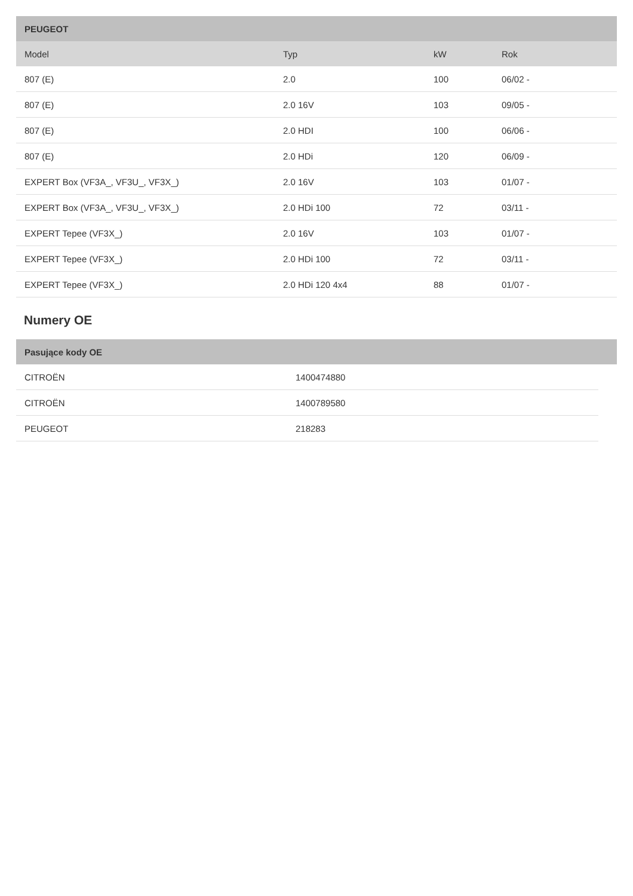| PEUGEOT | | | |
| --- | --- | --- | --- |
| Model | Typ | kW | Rok |
| 807 (E) | 2.0 | 100 | 06/02 - |
| 807 (E) | 2.0 16V | 103 | 09/05 - |
| 807 (E) | 2.0 HDI | 100 | 06/06 - |
| 807 (E) | 2.0 HDi | 120 | 06/09 - |
| EXPERT Box (VF3A_, VF3U_, VF3X_) | 2.0 16V | 103 | 01/07 - |
| EXPERT Box (VF3A_, VF3U_, VF3X_) | 2.0 HDi 100 | 72 | 03/11 - |
| EXPERT Tepee (VF3X_) | 2.0 16V | 103 | 01/07 - |
| EXPERT Tepee (VF3X_) | 2.0 HDi 100 | 72 | 03/11 - |
| EXPERT Tepee (VF3X_) | 2.0 HDi 120 4x4 | 88 | 01/07 - |
Numery OE
| Pasujące kody OE |
| --- |
| CITROËN | 1400474880 |
| CITROËN | 1400789580 |
| PEUGEOT | 218283 |